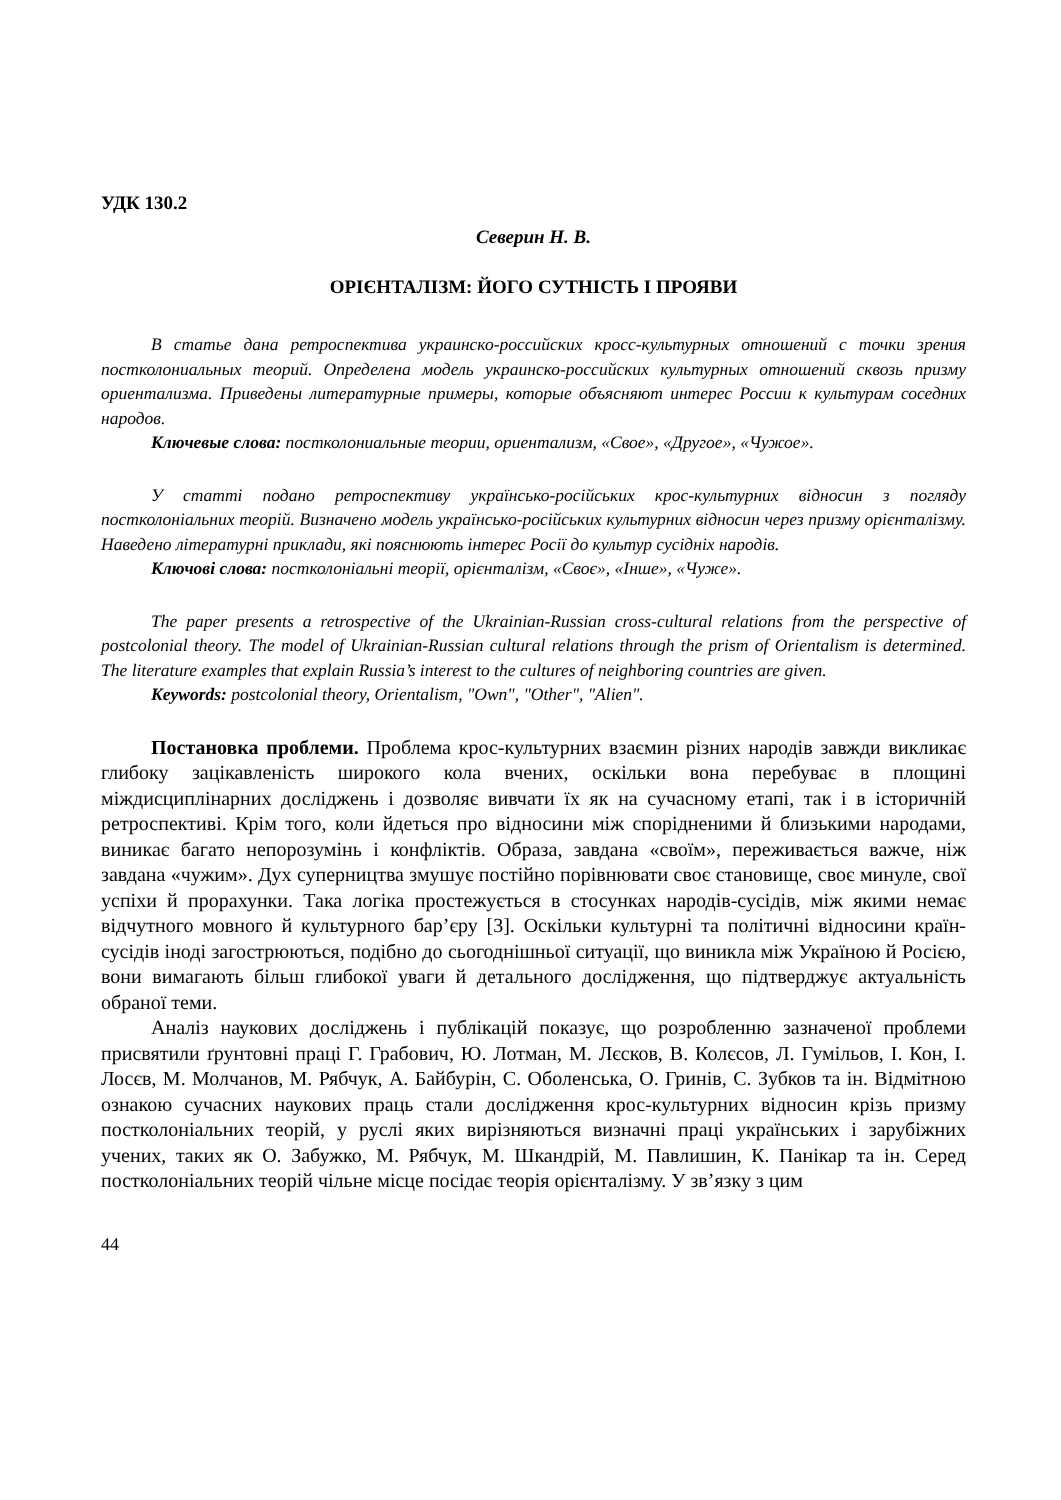УДК 130.2
Северин Н. В.
ОРІЄНТАЛІЗМ: ЙОГО СУТНІСТЬ І ПРОЯВИ
В статье дана ретроспектива украинско-российских кросс-культурных отношений с точки зрения постколониальных теорий. Определена модель украинско-российских культурных отношений сквозь призму ориентализма. Приведены литературные примеры, которые объясняют интерес России к культурам соседних народов.
Ключевые слова: постколониальные теории, ориентализм, «Свое», «Другое», «Чужое».
У статті подано ретроспективу українсько-російських крос-культурних відносин з погляду постколоніальних теорій. Визначено модель українсько-російських культурних відносин через призму орієнталізму. Наведено літературні приклади, які пояснюють інтерес Росії до культур сусідніх народів.
Ключові слова: постколоніальні теорії, орієнталізм, «Своє», «Інше», «Чуже».
The paper presents a retrospective of the Ukrainian-Russian cross-cultural relations from the perspective of postcolonial theory. The model of Ukrainian-Russian cultural relations through the prism of Orientalism is determined. The literature examples that explain Russia’s interest to the cultures of neighboring countries are given.
Keywords: postcolonial theory, Orientalism, "Own", "Other", "Alien".
Постановка проблеми. Проблема крос-культурних взаємин різних народів завжди викликає глибоку зацікавленість широкого кола вчених, оскільки вона перебуває в площині міждисциплінарних досліджень і дозволяє вивчати їх як на сучасному етапі, так і в історичній ретроспективі. Крім того, коли йдеться про відносини між спорідненими й близькими народами, виникає багато непорозумінь і конфліктів. Образа, завдана «своїм», переживається важче, ніж завдана «чужим». Дух суперництва змушує постійно порівнювати своє становище, своє минуле, свої успіхи й прорахунки. Така логіка простежується в стосунках народів-сусідів, між якими немає відчутного мовного й культурного бар’єру [3]. Оскільки культурні та політичні відносини країн-сусідів іноді загострюються, подібно до сьогоднішньої ситуації, що виникла між Україною й Росією, вони вимагають більш глибокої уваги й детального дослідження, що підтверджує актуальність обраної теми.
Аналіз наукових досліджень і публікацій показує, що розробленню зазначеної проблеми присвятили ґрунтовні праці Г. Грабович, Ю. Лотман, М. Лєсков, В. Колєсов, Л. Гумільов, І. Кон, І. Лосєв, М. Молчанов, М. Рябчук, А. Байбурін, С. Оболенська, О. Гринів, С. Зубков та ін. Відмітною ознакою сучасних наукових праць стали дослідження крос-культурних відносин крізь призму постколоніальних теорій, у руслі яких вирізняються визначні праці українських і зарубіжних учених, таких як О. Забужко, М. Рябчук, М. Шкандрій, М. Павлишин, К. Панікар та ін. Серед постколоніальних теорій чільне місце посідає теорія орієнталізму. У зв’язку з цим
44